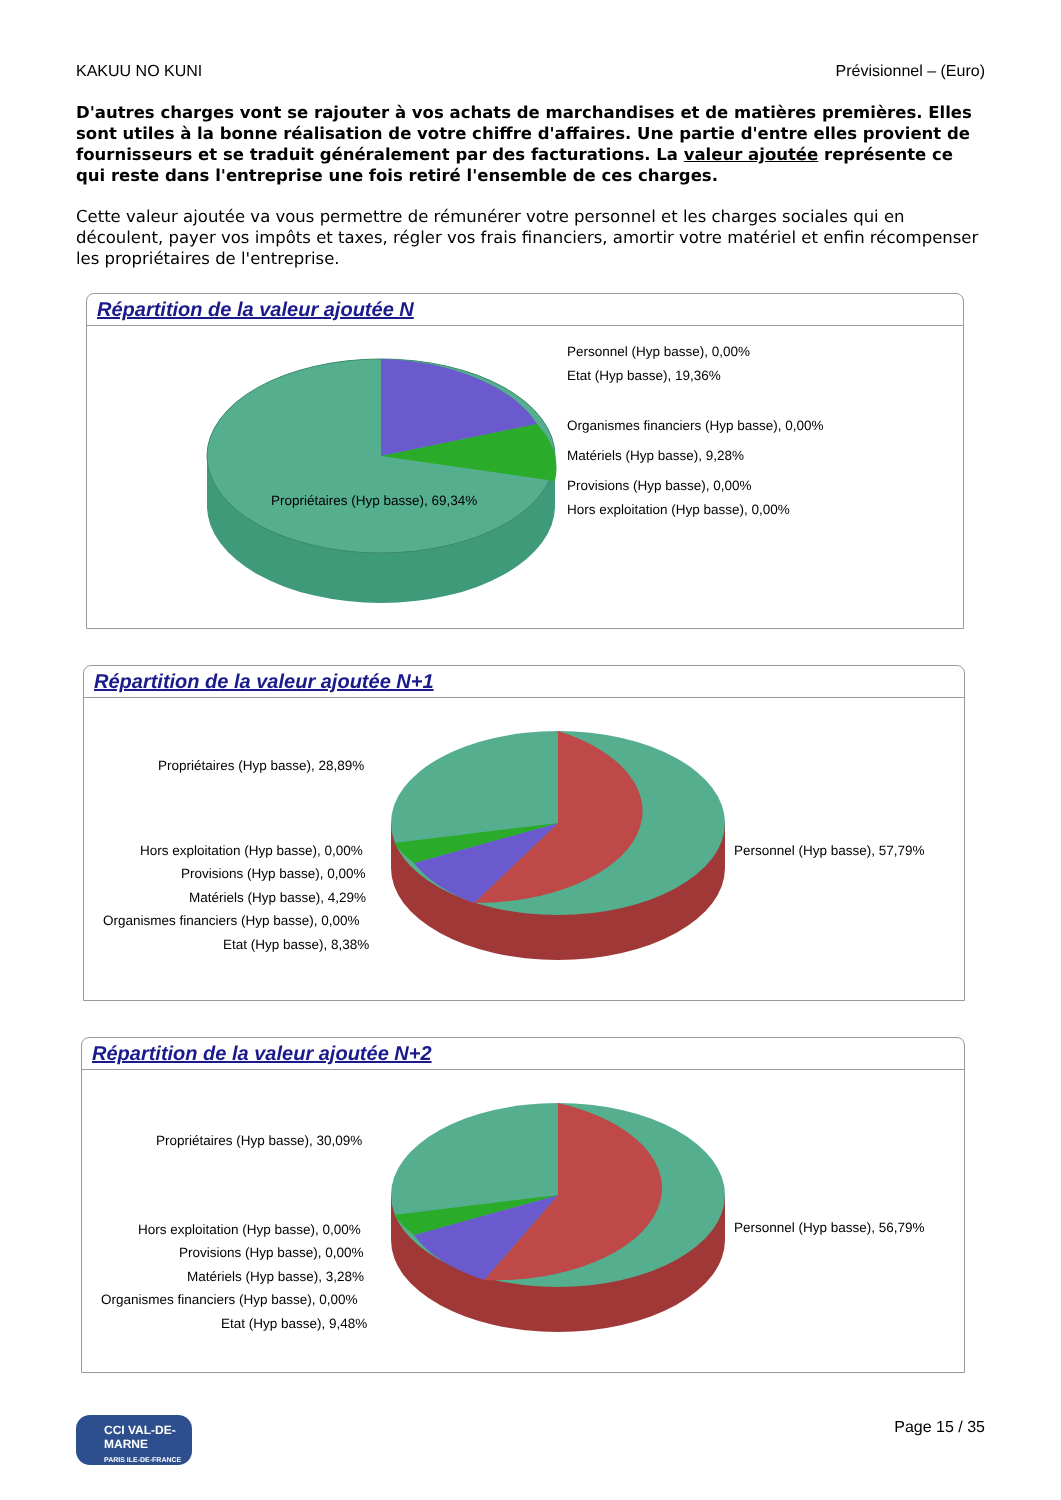KAKUU NO KUNI Prévisionnel – (Euro)
D'autres charges vont se rajouter à vos achats de marchandises et de matières premières. Elles sont utiles à la bonne réalisation de votre chiffre d'affaires. Une partie d'entre elles provient de fournisseurs et se traduit généralement par des facturations. La valeur ajoutée représente ce qui reste dans l'entreprise une fois retiré l'ensemble de ces charges.
Cette valeur ajoutée va vous permettre de rémunérer votre personnel et les charges sociales qui en découlent, payer vos impôts et taxes, régler vos frais financiers, amortir votre matériel et enfin récompenser les propriétaires de l'entreprise.
Répartition de la valeur ajoutée N
Propriétaires (Hyp basse), 69,34%
Personnel (Hyp basse), 0,00%
Etat (Hyp basse), 19,36%
Organismes financiers (Hyp basse), 0,00%
Matériels (Hyp basse), 9,28%
Provisions (Hyp basse), 0,00%
Hors exploitation (Hyp basse), 0,00%
Répartition de la valeur ajoutée N+1
Propriétaires (Hyp basse), 28,89%
Personnel (Hyp basse), 57,79%
Hors exploitation (Hyp basse), 0,00%
Provisions (Hyp basse), 0,00%
Matériels (Hyp basse), 4,29%
Organismes financiers (Hyp basse), 0,00%
Etat (Hyp basse), 8,38%
Répartition de la valeur ajoutée N+2
Propriétaires (Hyp basse), 30,09%
Personnel (Hyp basse), 56,79%
Hors exploitation (Hyp basse), 0,00%
Provisions (Hyp basse), 0,00%
Matériels (Hyp basse), 3,28%
Organismes financiers (Hyp basse), 0,00%
Etat (Hyp basse), 9,48%
CCI VAL-DE-MARNE
PARIS ILE-DE-FRANCE
Page 15 / 35